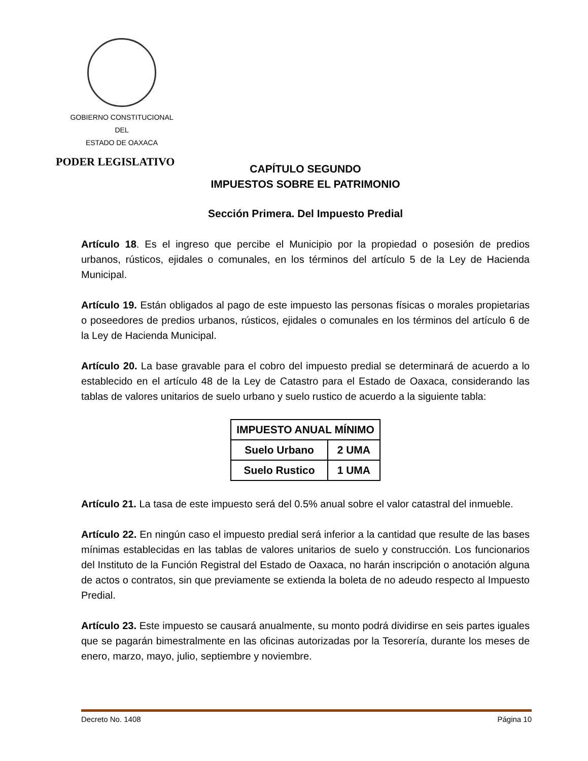GOBIERNO CONSTITUCIONAL
DEL
ESTADO DE OAXACA
PODER LEGISLATIVO
CAPÍTULO SEGUNDO
IMPUESTOS SOBRE EL PATRIMONIO
Sección Primera. Del Impuesto Predial
Artículo 18. Es el ingreso que percibe el Municipio por la propiedad o posesión de predios urbanos, rústicos, ejidales o comunales, en los términos del artículo 5 de la Ley de Hacienda Municipal.
Artículo 19. Están obligados al pago de este impuesto las personas físicas o morales propietarias o poseedores de predios urbanos, rústicos, ejidales o comunales en los términos del artículo 6 de la Ley de Hacienda Municipal.
Artículo 20. La base gravable para el cobro del impuesto predial se determinará de acuerdo a lo establecido en el artículo 48 de la Ley de Catastro para el Estado de Oaxaca, considerando las tablas de valores unitarios de suelo urbano y suelo rustico de acuerdo a la siguiente tabla:
| IMPUESTO ANUAL MÍNIMO | |
| --- | --- |
| Suelo Urbano | 2 UMA |
| Suelo Rustico | 1 UMA |
Artículo 21. La tasa de este impuesto será del 0.5% anual sobre el valor catastral del inmueble.
Artículo 22. En ningún caso el impuesto predial será inferior a la cantidad que resulte de las bases mínimas establecidas en las tablas de valores unitarios de suelo y construcción. Los funcionarios del Instituto de la Función Registral del Estado de Oaxaca, no harán inscripción o anotación alguna de actos o contratos, sin que previamente se extienda la boleta de no adeudo respecto al Impuesto Predial.
Artículo 23. Este impuesto se causará anualmente, su monto podrá dividirse en seis partes iguales que se pagarán bimestralmente en las oficinas autorizadas por la Tesorería, durante los meses de enero, marzo, mayo, julio, septiembre y noviembre.
Decreto No. 1408 Página 10